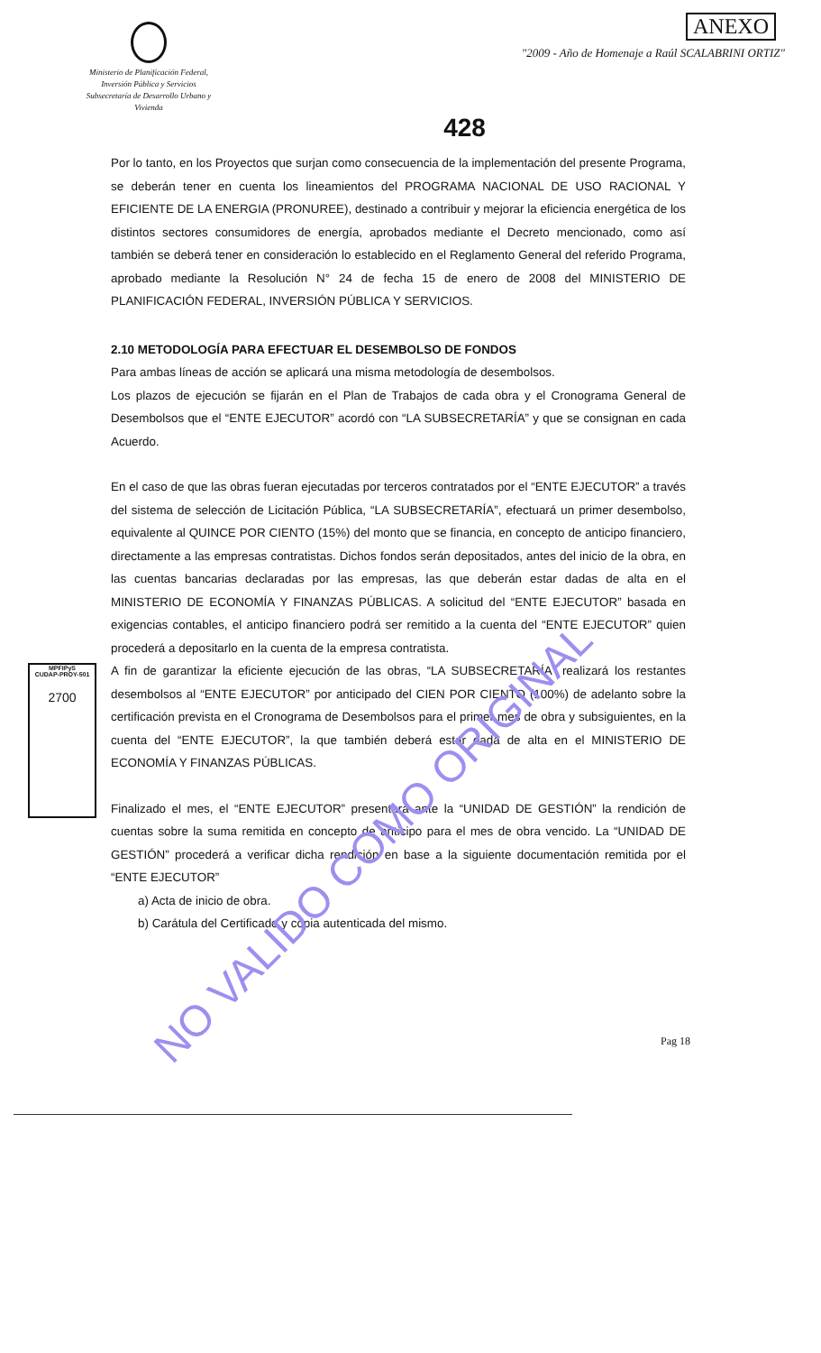Ministerio de Planificación Federal,
Inversión Pública y Servicios
Subsecretaría de Desarrollo Urbano y
Vivienda
ANEXO
"2009 - Año de Homenaje a Raúl SCALABRINI ORTIZ"
428
Por lo tanto, en los Proyectos que surjan como consecuencia de la implementación del presente Programa, se deberán tener en cuenta los lineamientos del PROGRAMA NACIONAL DE USO RACIONAL Y EFICIENTE DE LA ENERGIA (PRONUREE), destinado a contribuir y mejorar la eficiencia energética de los distintos sectores consumidores de energía, aprobados mediante el Decreto mencionado, como así también se deberá tener en consideración lo establecido en el Reglamento General del referido Programa, aprobado mediante la Resolución N° 24 de fecha 15 de enero de 2008 del MINISTERIO DE PLANIFICACIÓN FEDERAL, INVERSIÓN PÚBLICA Y SERVICIOS.
2.10 METODOLOGÍA PARA EFECTUAR EL DESEMBOLSO DE FONDOS
Para ambas líneas de acción se aplicará una misma metodología de desembolsos.
Los plazos de ejecución se fijarán en el Plan de Trabajos de cada obra y el Cronograma General de Desembolsos que el “ENTE EJECUTOR” acordó con “LA SUBSECRETARÍA” y que se consignan en cada Acuerdo.
En el caso de que las obras fueran ejecutadas por terceros contratados por el “ENTE EJECUTOR” a través del sistema de selección de Licitación Pública, “LA SUBSECRETARÍA”, efectuará un primer desembolso, equivalente al QUINCE POR CIENTO (15%) del monto que se financia, en concepto de anticipo financiero, directamente a las empresas contratistas. Dichos fondos serán depositados, antes del inicio de la obra, en las cuentas bancarias declaradas por las empresas, las que deberán estar dadas de alta en el MINISTERIO DE ECONOMÍA Y FINANZAS PÚBLICAS. A solicitud del “ENTE EJECUTOR” basada en exigencias contables, el anticipo financiero podrá ser remitido a la cuenta del “ENTE EJECUTOR” quien procederá a depositarlo en la cuenta de la empresa contratista.
A fin de garantizar la eficiente ejecución de las obras, “LA SUBSECRETARÍA” realizará los restantes desembolsos al “ENTE EJECUTOR” por anticipado del CIEN POR CIENTO (100%) de adelanto sobre la certificación prevista en el Cronograma de Desembolsos para el primer mes de obra y subsiguientes, en la cuenta del “ENTE EJECUTOR”, la que también deberá estar dada de alta en el MINISTERIO DE ECONOMÍA Y FINANZAS PÚBLICAS.
Finalizado el mes, el “ENTE EJECUTOR” presentará ante la “UNIDAD DE GESTIÓN” la rendición de cuentas sobre la suma remitida en concepto de anticipo para el mes de obra vencido. La “UNIDAD DE GESTIÓN” procederá a verificar dicha rendición en base a la siguiente documentación remitida por el “ENTE EJECUTOR”
a) Acta de inicio de obra.
b) Carátula del Certificado y copia autenticada del mismo.
Pag 18
MPFIPyS
CUDAP-PROY-501
2700
NO VALIDO COMO ORIGINAL